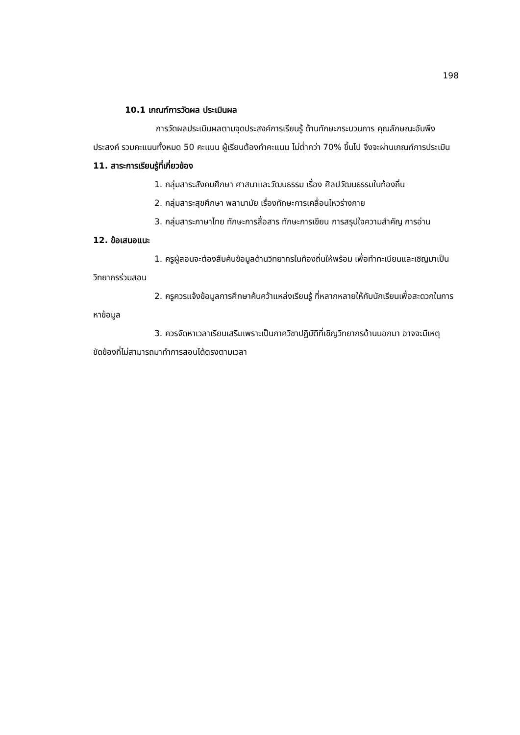198
10.1 เกณฑ์การวัดผล ประเมินผล
การวัดผลประเมินผลตามจุดประสงค์การเรียนรู้ ด้านทักษะกระบวนการ คุณลักษณะอันพึงประสงค์ รวมคะแนนทั้งหมด 50 คะแนน ผู้เรียนต้องทำคะแนน ไม่ต่ำกว่า 70% ขึ้นไป จึงจะผ่านเกณฑ์การประเมิน
11. สาระการเรียนรู้ที่เกี่ยวข้อง
1. กลุ่มสาระสังคมศึกษา ศาสนาและวัฒนธรรม เรื่อง ศิลปวัฒนธรรมในท้องถิ่น
2. กลุ่มสาระสุขศึกษา พลานามัย เรื่องทักษะการเคลื่อนไหวร่างกาย
3. กลุ่มสาระภาษาไทย ทักษะการสื่อสาร ทักษะการเขียน การสรุปใจความสำคัญ การอ่าน
12. ข้อเสนอแนะ
1. ครูผู้สอนจะต้องสืบค้นข้อมูลด้านวิทยากรในท้องถิ่นให้พร้อม เพื่อทำทะเบียนและเชิญมาเป็นวิทยากรร่วมสอน
2. ครูควรแจ้งข้อมูลการศึกษาค้นคว้าแหล่งเรียนรู้ ที่หลากหลายให้กับนักเรียนเพื่อสะดวกในการหาข้อมูล
3. ควรจัดหาเวลาเรียนเสริมเพราะเป็นภาควิชาปฏิบัติที่เชิญวิทยากรด้านนอกมา อาจจะมีเหตุขัดข้องที่ไม่สามารถมาทำการสอนได้ตรงตามเวลา